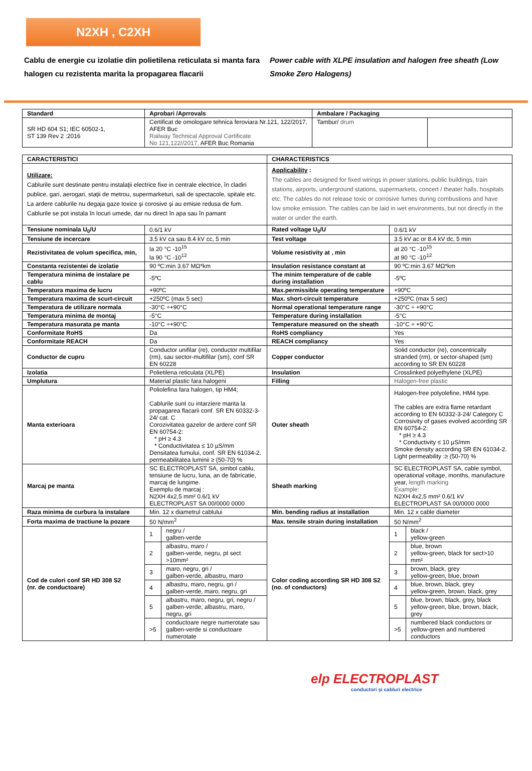N2XH , C2XH
Cablu de energie cu izolatie din polietilena reticulata si manta fara halogen cu rezistenta marita la propagarea flacarii
Power cable with XLPE insulation and halogen free sheath (Low Smoke Zero Halogens)
| Standard | Aprobari /Aprrovals | Ambalare / Packaging | |
| --- | --- | --- | --- |
| SR HD 604 S1; IEC 60502-1, ST 139 Rev 2 :2016 | Certificat de omologare tehnica feroviara Nr.121, 122/2017, AFER Buc Railway Technical Approval Certificate No 121,122//2017, AFER Buc Romania | Tambur/ drum | |
| CARACTERISTICI | | CHARACTERISTICS | |
| --- | --- | --- | --- |
| Utilizare: Cablurile sunt destinate pentru instalaţii electrice fixe in centrale electrice, în cladiri publice, gari, aerogari, staţii de metrou, supermarketuri, sali de spectacole, spitale etc. La ardere cablurile nu degaja gaze toxice şi corosive şi au emisie redusa de fum. Cablurile se pot instala în locuri umede, dar nu direct în apa sau în pamant | | Applicability : The cables are designed for fixed wirings in power stations, public buildings, train stations, airports, underground stations, supermarkets, concert / theater halls, hospitals etc. The cables do not release toxic or corrosive fumes during combustions and have low smoke emission. The cables can be laid in wet environments, but not directly in the water or under the earth. | |
| Tensiune nominala U<sub>0</sub>/U | 0.6/1 kV | Rated voltage U<sub>0</sub>/U | 0.6/1 kV |
| Tensiune de incercare | 3.5 kV ca sau 8.4 kV cc, 5 min | Test voltage | 3.5 kV ac or 8.4 kV dc, 5 min |
| Rezistivitatea de volum specifica, min, | la 20 °C -10<sup>15</sup> la 90 °C -10<sup>12</sup> | Volume resistivity at , min | at 20 °C -10<sup>15</sup> at 90 °C -10<sup>12</sup> |
| Constanta rezistentei de izolatie | 90 ºC:min 3.67 MΩ*km | Insulation resistance constant at | 90 ºC:min 3.67 MΩ*km |
| Temperatura minima de instalare pe cablu | -5ºC | The minim temperature of de cable during installation | -5ºC |
| Temperatura maxima de lucru | +90ºC | Max.permissible operating temperature | +90ºC |
| Temperatura maxima de scurt-circuit | +250ºC (max 5 sec) | Max. short-circuit temperature | +250ºC (max 5 sec) |
| Temperatura de utilizare normala | -30°C ÷+90°C | Normal operational temperature range | -30°C ÷ +90°C |
| Temperatura minima de montaj | -5°C | Temperature during installation | -5°C |
| Temperatura masurata pe manta | -10°C ÷+90°C | Temperature measured on the sheath | -10°C ÷ +90°C |
| Conformitate RoHS | Da | RoHS compliancy | Yes |
| Conformitate REACH | Da | REACH compliancy | Yes |
| Conductor de cupru | Conductor unifilar (re), conductor multifilar (rm), sau sector-multifilar (sm), conf SR EN 60228 | Copper conductor | Solid conductor (re), concentrically stranded (rm), or sector-shaped (sm) according to SR EN 60228 |
| Izolatia | Polietilena reticulata (XLPE) | Insulation | Crosslinked polyethylene (XLPE) |
| Umplutura | Material plastic fara halogeni | Filling | Halogen-free plastic |
| Manta exterioara | Poliolefina fara halogen, tip HM4; Cablurile sunt cu intarziere marita la propagarea flacarii conf. SR EN 60332-3-24/ cat. C Corozivitatea gazelor de ardere conf SR EN 60754-2: * pH ≥ 4.3 * Conductivitatea ≤ 10 µS/mm Densitatea fumului, conf. SR EN 61034-2. permeabilitatea luminii ≥ (50-70) % | Outer sheath | Halogen-free polyolefine, HM4 type. The cables are extra flame retardant according to EN 60332-3-24/ Category C Corrosivity of gases evolved according SR EN 60754-2: * pH ≥ 4.3 * Conductivity ≤ 10 µS/mm Smoke density according SR EN 61034-2. Light permeability :≥ (50-70) % |
| Marcaj pe manta | SC ELECTROPLAST SA, simbol cablu, tensiune de lucru, luna, an de fabricatie, marcaj de lungime. Exemplu de marcaj : N2XH 4x2,5 mm² 0.6/1 kV ELECTROPLAST SA 00/0000 0000 | Sheath marking | SC ELECTROPLAST SA, cable symbol, operational voltage, months, manufacture year, length marking Example: N2XH 4x2,5 mm² 0.6/1 kV ELECTROPLAST SA 00/0000 0000 |
| Raza minima de curbura la instalare | Min. 12 x diametrul cablului | Min. bending radius at installation | Min. 12 x cable diameter |
| Forta maxima de tractiune la pozare | 50 N/mm<sup>2</sup> | Max. tensile strain during installation | 50 N/mm<sup>2</sup> |
| Cod de culori conf SR HD 308 S2 (nr. de conductoare) | / 1 / negru / galben-verde / / 2 / albastru, maro / galben-verde, negru, pt sect >10mm² / / 3 / maro, negru, gri / galben-verde, albastru, maro / / 4 / albastru, maro, negru, gri / galben-verde, maro, negru, gri / / 5 / albastru, maro, negru, gri, negru / galben-verde, albastru, maro, negru, gri / / >5 / conductoare negre numerotate sau galben-verde si conductoare numerotate / | Color coding according SR HD 308 S2 (no. of conductors) | / 1 / black / yellow-green / / 2 / blue, brown yellow-green, black for sect>10 mm² / / 3 / brown, black, grey yellow-green, blue, brown / / 4 / blue, brown, black, grey yellow-green, brown, black, grey / / 5 / blue, brown, black, grey, black yellow-green, blue, brown, black, grey / / >5 / numbered black conductors or yellow-green and numbered conductors / |
elp ELECTROPLAST
conductori şi cabluri electrice